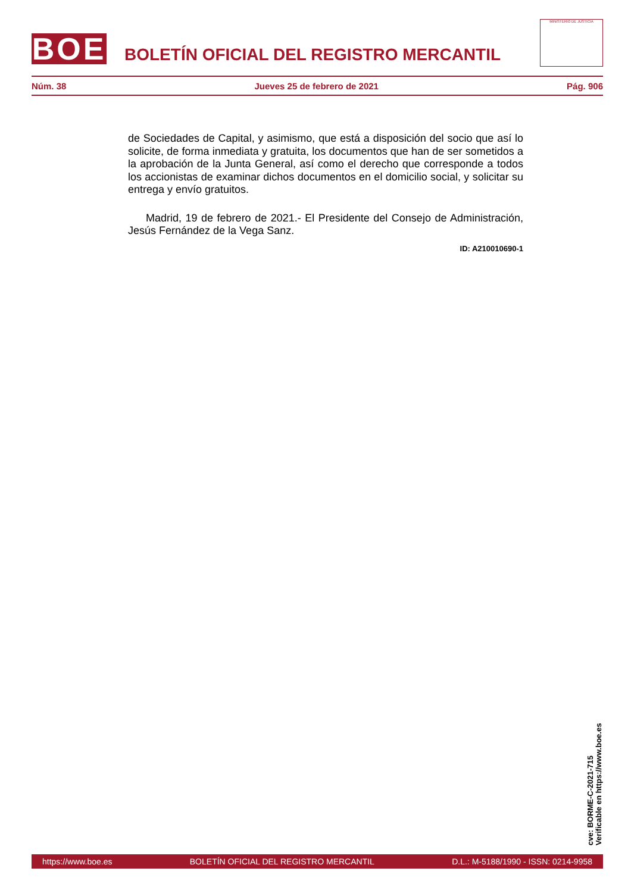BOE
BOLETÍN OFICIAL DEL REGISTRO MERCANTIL
MINISTERIO DE JUSTICIA
Núm. 38 Jueves 25 de febrero de 2021 Pág. 906
de Sociedades de Capital, y asimismo, que está a disposición del socio que así lo solicite, de forma inmediata y gratuita, los documentos que han de ser sometidos a la aprobación de la Junta General, así como el derecho que corresponde a todos los accionistas de examinar dichos documentos en el domicilio social, y solicitar su entrega y envío gratuitos.
Madrid, 19 de febrero de 2021.- El Presidente del Consejo de Administración, Jesús Fernández de la Vega Sanz.
ID: A210010690-1
cve: BORME-C-2021-715
Verificable en https://www.boe.es
https://www.boe.es BOLETÍN OFICIAL DEL REGISTRO MERCANTIL D.L.: M-5188/1990 - ISSN: 0214-9958